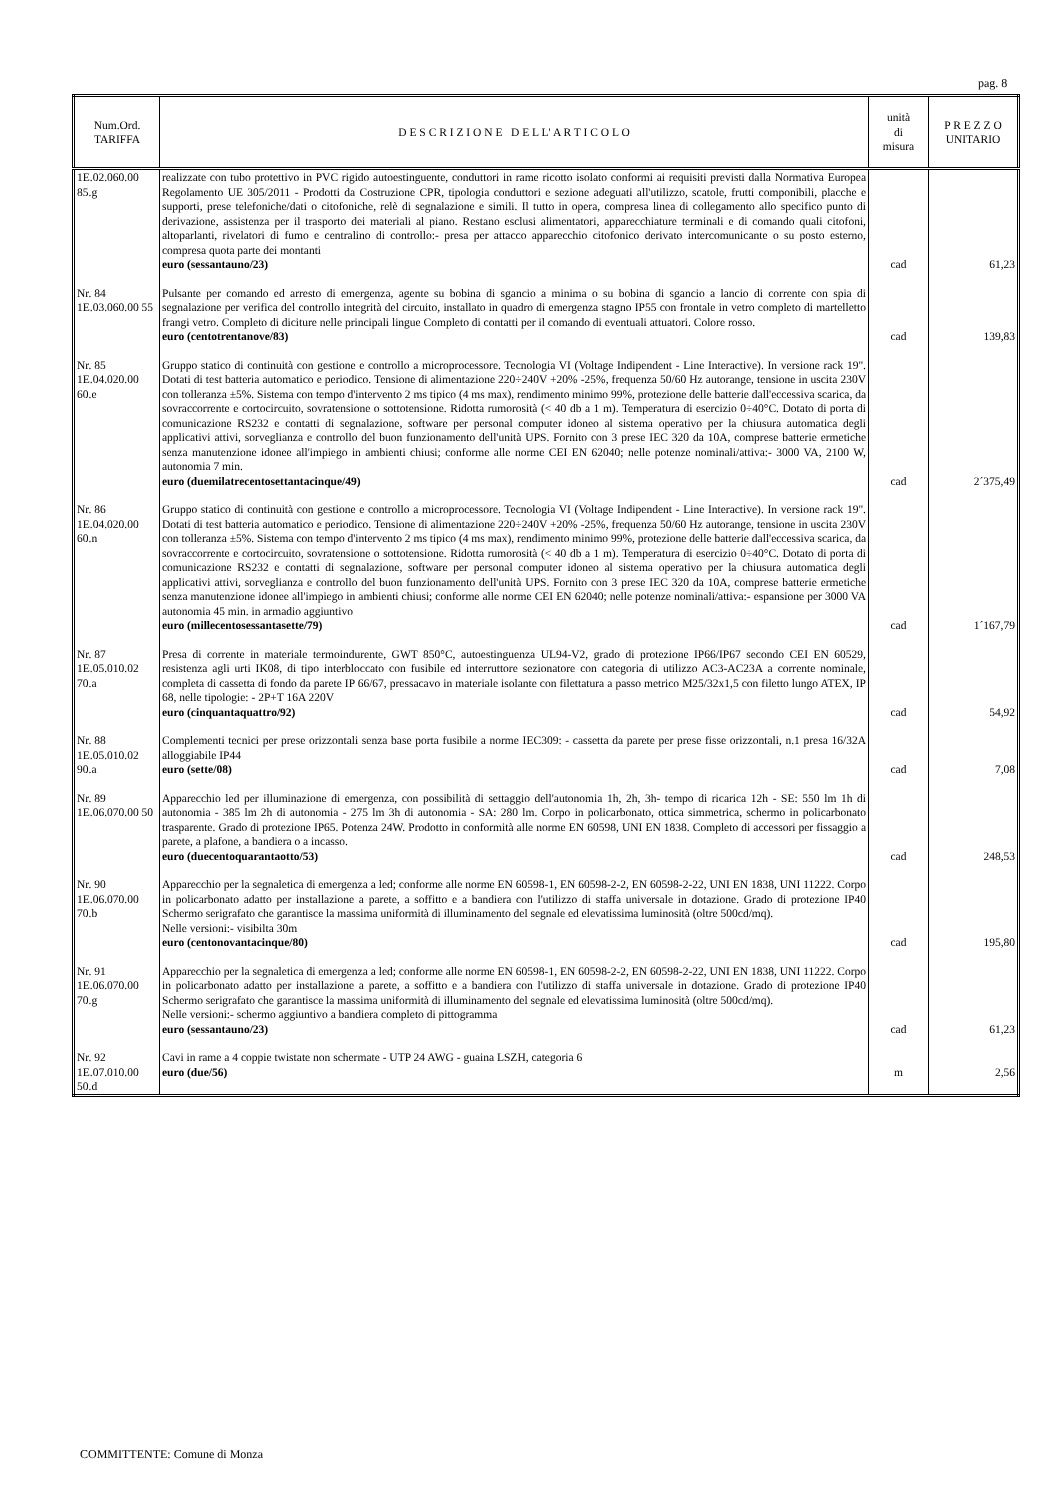pag. 8
| Num.Ord. TARIFFA | D E S C R I Z I O N E D E L L' A R T I C O L O | unità di misura | P R E Z Z O UNITARIO |
| --- | --- | --- | --- |
| 1E.02.060.00 85.g | realizzate con tubo protettivo in PVC rigido autoestinguente, conduttori in rame ricotto isolato conformi ai requisiti previsti dalla Normativa Europea Regolamento UE 305/2011 - Prodotti da Costruzione CPR, tipologia conduttori e sezione adeguati all'utilizzo, scatole, frutti componibili, placche e supporti, prese telefoniche/dati o citofoniche, relè di segnalazione e simili. Il tutto in opera, compresa linea di collegamento allo specifico punto di derivazione, assistenza per il trasporto dei materiali al piano. Restano esclusi alimentatori, apparecchiature terminali e di comando quali citofoni, altoparlanti, rivelatori di fumo e centralino di controllo:- presa per attacco apparecchio citofonico derivato intercomunicante o su posto esterno, compresa quota parte dei montanti euro (sessantauno/23) | cad | 61,23 |
| Nr. 84 1E.03.060.00 55 | Pulsante per comando ed arresto di emergenza, agente su bobina di sgancio a minima o su bobina di sgancio a lancio di corrente con spia di segnalazione per verifica del controllo integrità del circuito, installato in quadro di emergenza stagno IP55 con frontale in vetro completo di martelletto frangi vetro. Completo di diciture nelle principali lingue Completo di contatti per il comando di eventuali attuatori. Colore rosso. euro (centotrentanove/83) | cad | 139,83 |
| Nr. 85 1E.04.020.00 60.e | Gruppo statico di continuità con gestione e controllo a microprocessore. Tecnologia VI (Voltage Indipendent - Line Interactive). In versione rack 19". Dotati di test batteria automatico e periodico. Tensione di alimentazione 220÷240V +20% -25%, frequenza 50/60 Hz autorange, tensione in uscita 230V con tolleranza ±5%. Sistema con tempo d'intervento 2 ms tipico (4 ms max), rendimento minimo 99%, protezione delle batterie dall'eccessiva scarica, da sovraccorrente e cortocircuito, sovratensione o sottotensione. Ridotta rumorosità (< 40 db a 1 m). Temperatura di esercizio 0÷40°C. Dotato di porta di comunicazione RS232 e contatti di segnalazione, software per personal computer idoneo al sistema operativo per la chiusura automatica degli applicativi attivi, sorveglianza e controllo del buon funzionamento dell'unità UPS. Fornito con 3 prese IEC 320 da 10A, comprese batterie ermetiche senza manutenzione idonee all'impiego in ambienti chiusi; conforme alle norme CEI EN 62040; nelle potenze nominali/attiva:- 3000 VA, 2100 W, autonomia 7 min. euro (duemilatrecentosettantacinque/49) | cad | 2´375,49 |
| Nr. 86 1E.04.020.00 60.n | Gruppo statico di continuità con gestione e controllo a microprocessore. Tecnologia VI (Voltage Indipendent - Line Interactive). In versione rack 19". Dotati di test batteria automatico e periodico. Tensione di alimentazione 220÷240V +20% -25%, frequenza 50/60 Hz autorange, tensione in uscita 230V con tolleranza ±5%. Sistema con tempo d'intervento 2 ms tipico (4 ms max), rendimento minimo 99%, protezione delle batterie dall'eccessiva scarica, da sovraccorrente e cortocircuito, sovratensione o sottotensione. Ridotta rumorosità (< 40 db a 1 m). Temperatura di esercizio 0÷40°C. Dotato di porta di comunicazione RS232 e contatti di segnalazione, software per personal computer idoneo al sistema operativo per la chiusura automatica degli applicativi attivi, sorveglianza e controllo del buon funzionamento dell'unità UPS. Fornito con 3 prese IEC 320 da 10A, comprese batterie ermetiche senza manutenzione idonee all'impiego in ambienti chiusi; conforme alle norme CEI EN 62040; nelle potenze nominali/attiva:- espansione per 3000 VA autonomia 45 min. in armadio aggiuntivo euro (millecentosessantasette/79) | cad | 1´167,79 |
| Nr. 87 1E.05.010.02 70.a | Presa di corrente in materiale termoindurente, GWT 850°C, autoestinguenza UL94-V2, grado di protezione IP66/IP67 secondo CEI EN 60529, resistenza agli urti IK08, di tipo interbloccato con fusibile ed interruttore sezionatore con categoria di utilizzo AC3-AC23A a corrente nominale, completa di cassetta di fondo da parete IP 66/67, pressacavo in materiale isolante con filettatura a passo metrico M25/32x1,5 con filetto lungo ATEX, IP 68, nelle tipologie: - 2P+T 16A 220V euro (cinquantaquattro/92) | cad | 54,92 |
| Nr. 88 1E.05.010.02 90.a | Complementi tecnici per prese orizzontali senza base porta fusibile a norme IEC309: - cassetta da parete per prese fisse orizzontali, n.1 presa 16/32A alloggiabile IP44 euro (sette/08) | cad | 7,08 |
| Nr. 89 1E.06.070.00 50 | Apparecchio led per illuminazione di emergenza, con possibilità di settaggio dell'autonomia 1h, 2h, 3h- tempo di ricarica 12h - SE: 550 lm 1h di autonomia - 385 lm 2h di autonomia - 275 lm 3h di autonomia - SA: 280 lm. Corpo in policarbonato, ottica simmetrica, schermo in policarbonato trasparente. Grado di protezione IP65. Potenza 24W. Prodotto in conformità alle norme EN 60598, UNI EN 1838. Completo di accessori per fissaggio a parete, a plafone, a bandiera o a incasso. euro (duecentoquarantaotto/53) | cad | 248,53 |
| Nr. 90 1E.06.070.00 70.b | Apparecchio per la segnaletica di emergenza a led; conforme alle norme EN 60598-1, EN 60598-2-2, EN 60598-2-22, UNI EN 1838, UNI 11222. Corpo in policarbonato adatto per installazione a parete, a soffitto e a bandiera con l'utilizzo di staffa universale in dotazione. Grado di protezione IP40 Schermo serigrafato che garantisce la massima uniformità di illuminamento del segnale ed elevatissima luminosità (oltre 500cd/mq). Nelle versioni:- visibilta 30m euro (centonovantacinque/80) | cad | 195,80 |
| Nr. 91 1E.06.070.00 70.g | Apparecchio per la segnaletica di emergenza a led; conforme alle norme EN 60598-1, EN 60598-2-2, EN 60598-2-22, UNI EN 1838, UNI 11222. Corpo in policarbonato adatto per installazione a parete, a soffitto e a bandiera con l'utilizzo di staffa universale in dotazione. Grado di protezione IP40 Schermo serigrafato che garantisce la massima uniformità di illuminamento del segnale ed elevatissima luminosità (oltre 500cd/mq). Nelle versioni:- schermo aggiuntivo a bandiera completo di pittogramma euro (sessantauno/23) | cad | 61,23 |
| Nr. 92 1E.07.010.00 50.d | Cavi in rame a 4 coppie twistate non schermate - UTP 24 AWG - guaina LSZH, categoria 6 euro (due/56) | m | 2,56 |
COMMITTENTE: Comune di Monza